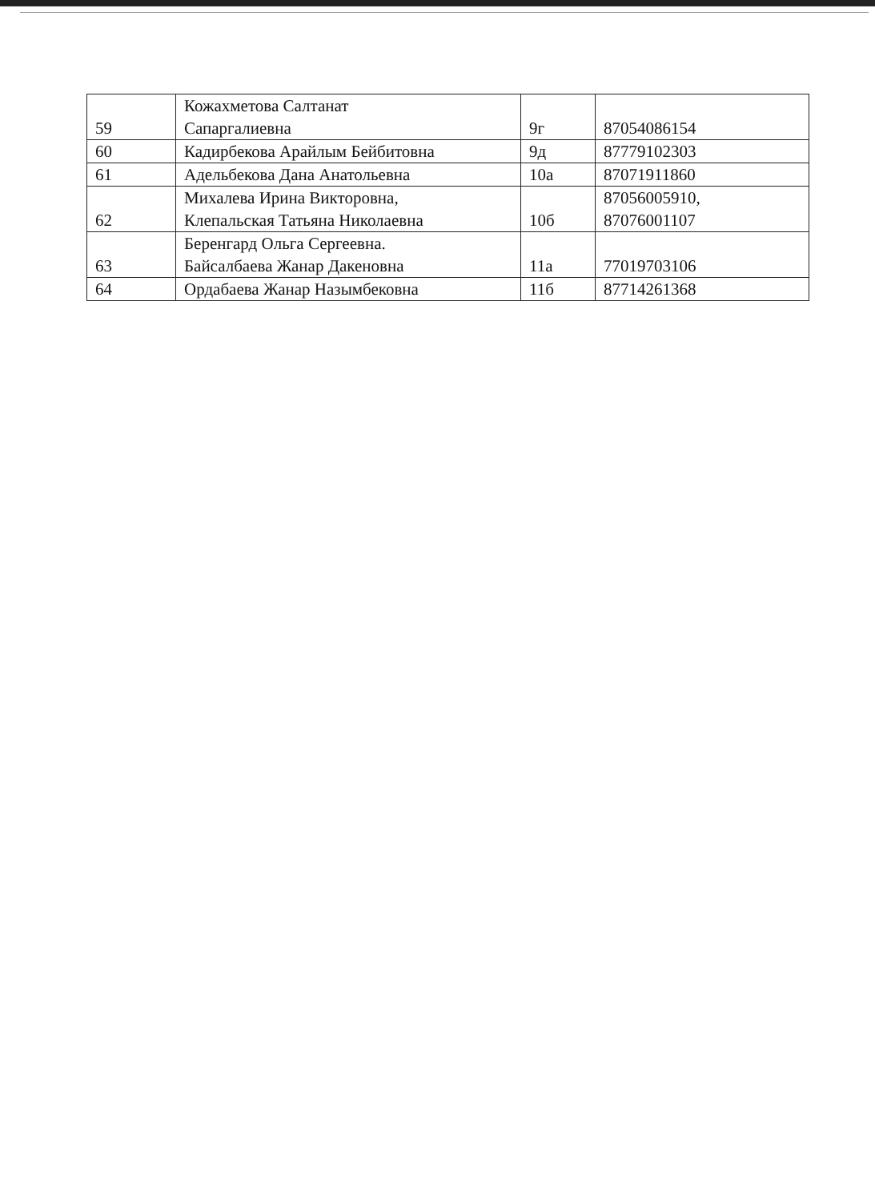| 59 | Кожахметова Салтанат Сапаргалиевна | 9г | 87054086154 |
| 60 | Кадирбекова Арайлым Бейбитовна | 9д | 87779102303 |
| 61 | Адельбекова Дана Анатольевна | 10а | 87071911860 |
| 62 | Михалева Ирина Викторовна, Клепальская Татьяна Николаевна | 10б | 87056005910, 87076001107 |
| 63 | Беренгард Ольга Сергеевна. Байсалбаева Жанар Дакеновна | 11а | 77019703106 |
| 64 | Ордабаева Жанар Назымбековна | 11б | 87714261368 |